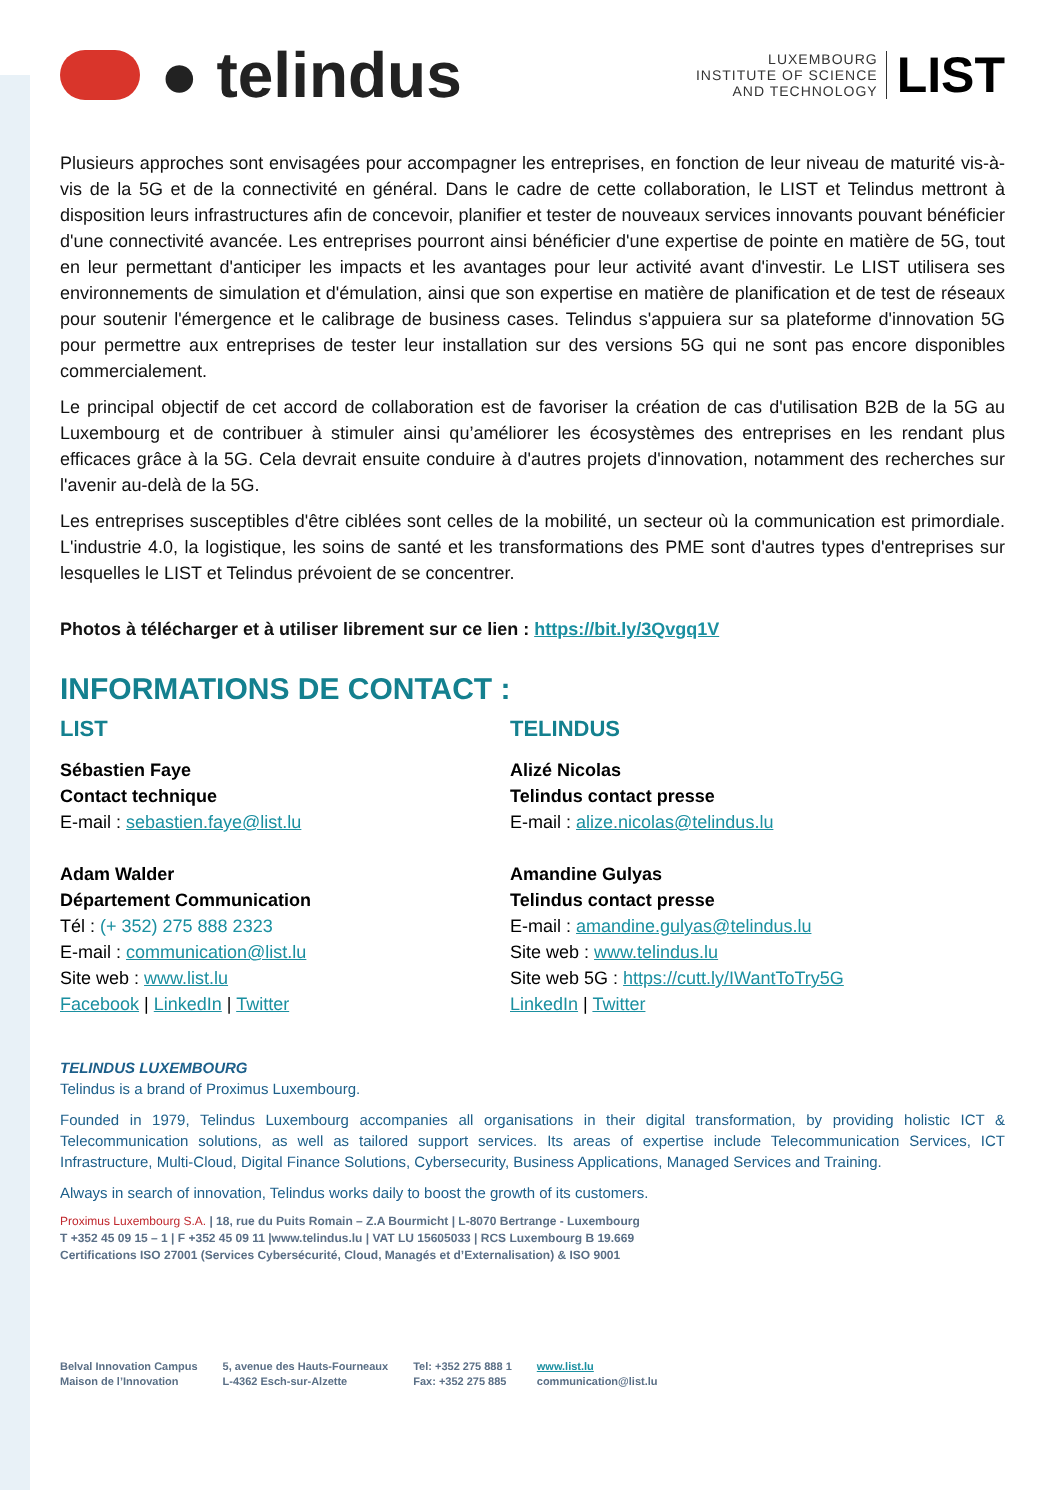● telindus
LUXEMBOURG
INSTITUTE OF SCIENCE
AND TECHNOLOGY
LIST
Plusieurs approches sont envisagées pour accompagner les entreprises, en fonction de leur niveau de maturité vis-à-vis de la 5G et de la connectivité en général. Dans le cadre de cette collaboration, le LIST et Telindus mettront à disposition leurs infrastructures afin de concevoir, planifier et tester de nouveaux services innovants pouvant bénéficier d'une connectivité avancée. Les entreprises pourront ainsi bénéficier d'une expertise de pointe en matière de 5G, tout en leur permettant d'anticiper les impacts et les avantages pour leur activité avant d'investir. Le LIST utilisera ses environnements de simulation et d'émulation, ainsi que son expertise en matière de planification et de test de réseaux pour soutenir l'émergence et le calibrage de business cases. Telindus s'appuiera sur sa plateforme d'innovation 5G pour permettre aux entreprises de tester leur installation sur des versions 5G qui ne sont pas encore disponibles commercialement.
Le principal objectif de cet accord de collaboration est de favoriser la création de cas d'utilisation B2B de la 5G au Luxembourg et de contribuer à stimuler ainsi qu’améliorer les écosystèmes des entreprises en les rendant plus efficaces grâce à la 5G. Cela devrait ensuite conduire à d'autres projets d'innovation, notamment des recherches sur l'avenir au-delà de la 5G.
Les entreprises susceptibles d'être ciblées sont celles de la mobilité, un secteur où la communication est primordiale. L'industrie 4.0, la logistique, les soins de santé et les transformations des PME sont d'autres types d'entreprises sur lesquelles le LIST et Telindus prévoient de se concentrer.
Photos à télécharger et à utiliser librement sur ce lien : https://bit.ly/3Qvgq1V
INFORMATIONS DE CONTACT :
LIST
Sébastien Faye
Contact technique
E-mail : sebastien.faye@list.lu
Adam Walder
Département Communication
Tél : (+ 352) 275 888 2323
E-mail : communication@list.lu
Site web : www.list.lu
Facebook | LinkedIn | Twitter
TELINDUS
Alizé Nicolas
Telindus contact presse
E-mail : alize.nicolas@telindus.lu
Amandine Gulyas
Telindus contact presse
E-mail : amandine.gulyas@telindus.lu
Site web : www.telindus.lu
Site web 5G : https://cutt.ly/IWantToTry5G
LinkedIn | Twitter
TELINDUS LUXEMBOURG
Telindus is a brand of Proximus Luxembourg.
Founded in 1979, Telindus Luxembourg accompanies all organisations in their digital transformation, by providing holistic ICT & Telecommunication solutions, as well as tailored support services. Its areas of expertise include Telecommunication Services, ICT Infrastructure, Multi-Cloud, Digital Finance Solutions, Cybersecurity, Business Applications, Managed Services and Training.
Always in search of innovation, Telindus works daily to boost the growth of its customers.
Proximus Luxembourg S.A. | 18, rue du Puits Romain – Z.A Bourmicht | L-8070 Bertrange - Luxembourg
T +352 45 09 15 – 1 | F +352 45 09 11 |www.telindus.lu | VAT LU 15605033 | RCS Luxembourg B 19.669
Certifications ISO 27001 (Services Cybersécurité, Cloud, Managés et d’Externalisation) & ISO 9001
Belval Innovation Campus
Maison de l’Innovation
5, avenue des Hauts-Fourneaux
L-4362 Esch-sur-Alzette
Tel: +352 275 888 1
Fax: +352 275 885
www.list.lu
communication@list.lu